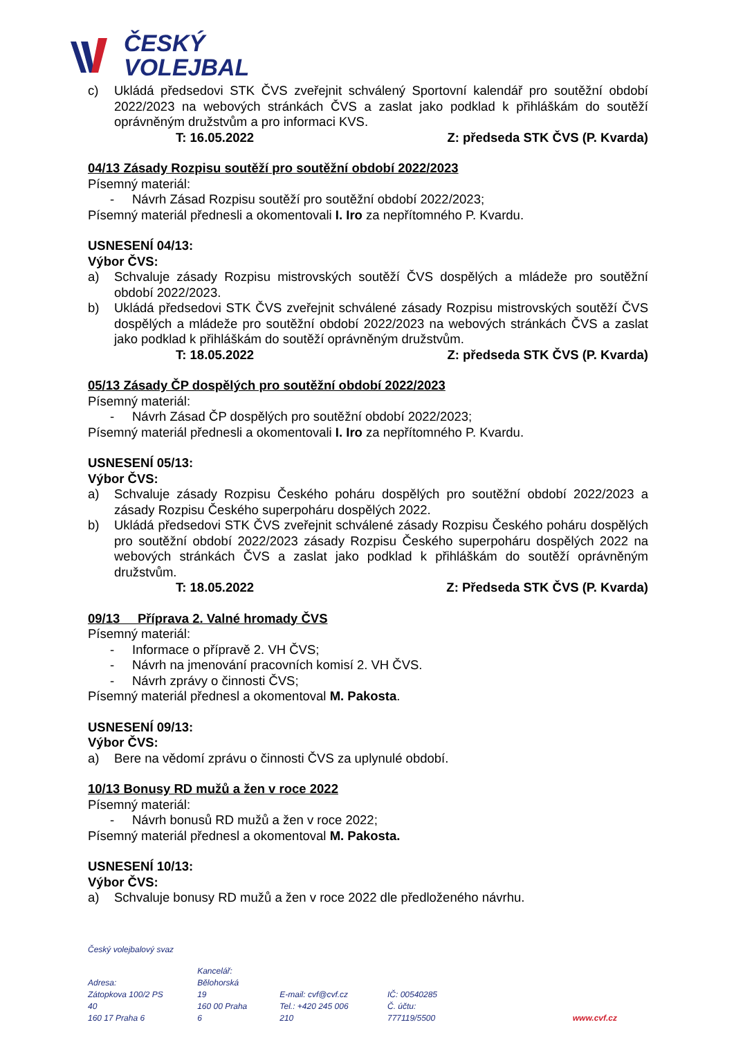ČESKÝ
VOLEJBAL
c) Ukládá předsedovi STK ČVS zveřejnit schválený Sportovní kalendář pro soutěžní období 2022/2023 na webových stránkách ČVS a zaslat jako podklad k přihláškám do soutěží oprávněným družstvům a pro informaci KVS.
T: 16.05.2022 Z: předseda STK ČVS (P. Kvarda)
04/13 Zásady Rozpisu soutěží pro soutěžní období 2022/2023
Písemný materiál:
- Návrh Zásad Rozpisu soutěží pro soutěžní období 2022/2023;
Písemný materiál přednesli a okomentovali I. Iro za nepřítomného P. Kvardu.
USNESENÍ 04/13:
Výbor ČVS:
a) Schvaluje zásady Rozpisu mistrovských soutěží ČVS dospělých a mládeže pro soutěžní období 2022/2023.
b) Ukládá předsedovi STK ČVS zveřejnit schválené zásady Rozpisu mistrovských soutěží ČVS dospělých a mládeže pro soutěžní období 2022/2023 na webových stránkách ČVS a zaslat jako podklad k přihláškám do soutěží oprávněným družstvům.
T: 18.05.2022 Z: předseda STK ČVS (P. Kvarda)
05/13 Zásady ČP dospělých pro soutěžní období 2022/2023
Písemný materiál:
- Návrh Zásad ČP dospělých pro soutěžní období 2022/2023;
Písemný materiál přednesli a okomentovali I. Iro za nepřítomného P. Kvardu.
USNESENÍ 05/13:
Výbor ČVS:
a) Schvaluje zásady Rozpisu Českého poháru dospělých pro soutěžní období 2022/2023 a zásady Rozpisu Českého superpoháru dospělých 2022.
b) Ukládá předsedovi STK ČVS zveřejnit schválené zásady Rozpisu Českého poháru dospělých pro soutěžní období 2022/2023 zásady Rozpisu Českého superpoháru dospělých 2022 na webových stránkách ČVS a zaslat jako podklad k přihláškám do soutěží oprávněným družstvům.
T: 18.05.2022 Z: Předseda STK ČVS (P. Kvarda)
09/13 Příprava 2. Valné hromady ČVS
Písemný materiál:
- Informace o přípravě 2. VH ČVS;
- Návrh na jmenování pracovních komisí 2. VH ČVS.
- Návrh zprávy o činnosti ČVS;
Písemný materiál přednesl a okomentoval M. Pakosta.
USNESENÍ 09/13:
Výbor ČVS:
a) Bere na vědomí zprávu o činnosti ČVS za uplynulé období.
10/13 Bonusy RD mužů a žen v roce 2022
Písemný materiál:
- Návrh bonusů RD mužů a žen v roce 2022;
Písemný materiál přednesl a okomentoval M. Pakosta.
USNESENÍ 10/13:
Výbor ČVS:
a) Schvaluje bonusy RD mužů a žen v roce 2022 dle předloženého návrhu.
Český volejbalový svaz
Adresa:
Zátopkova 100/2 PS 40
160 17 Praha 6
Kancelář:
Bělohorská 19
160 00 Praha 6
E-mail: cvf@cvf.cz
Tel.: +420 245 006 210
IČ: 00540285
Č. účtu: 777119/5500
www.cvf.cz